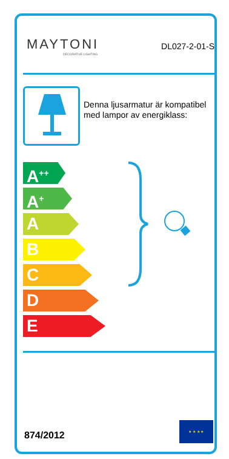MAYTONI
DECORATIVE LIGHTING
DL027-2-01-S
Denna ljusarmatur är kompatibel med lampor av energiklass:
A<sup>++</sup>
A<sup>+</sup>
A
B
C
D
E
874/2012
★ ★ ★ ★